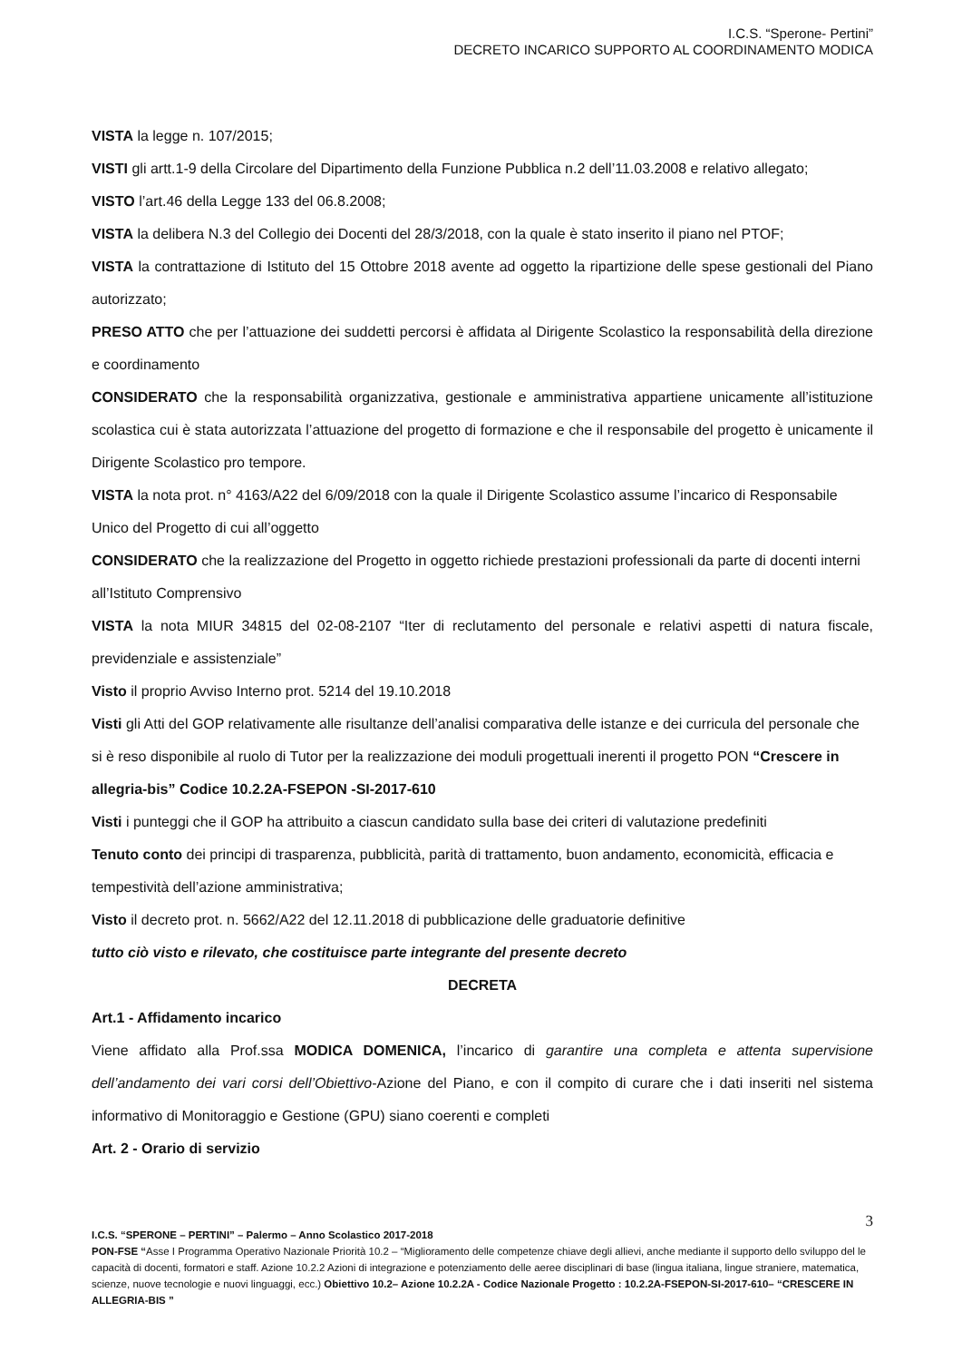I.C.S. “Sperone- Pertini”
DECRETO INCARICO SUPPORTO AL COORDINAMENTO MODICA
VISTA la legge n. 107/2015;
VISTI gli artt.1-9 della Circolare del Dipartimento della Funzione Pubblica n.2 dell’11.03.2008 e relativo allegato;
VISTO l’art.46 della Legge 133 del 06.8.2008;
VISTA la delibera N.3 del Collegio dei Docenti del 28/3/2018, con la quale è stato inserito il piano nel PTOF;
VISTA la contrattazione di Istituto del 15 Ottobre 2018 avente ad oggetto la ripartizione delle spese gestionali del Piano autorizzato;
PRESO ATTO che per l’attuazione dei suddetti percorsi è affidata al Dirigente Scolastico la responsabilità della direzione e coordinamento
CONSIDERATO che la responsabilità organizzativa, gestionale e amministrativa appartiene unicamente all’istituzione scolastica cui è stata autorizzata l’attuazione del progetto di formazione e che il responsabile del progetto è unicamente il Dirigente Scolastico pro tempore.
VISTA la nota prot. n° 4163/A22 del 6/09/2018 con la quale il Dirigente Scolastico assume l’incarico di Responsabile Unico del Progetto di cui all’oggetto
CONSIDERATO che la realizzazione del Progetto in oggetto richiede prestazioni professionali da parte di docenti interni all’Istituto Comprensivo
VISTA la nota MIUR 34815 del 02-08-2107 “Iter di reclutamento del personale e relativi aspetti di natura fiscale, previdenziale e assistenziale”
Visto il proprio Avviso Interno prot. 5214 del 19.10.2018
Visti gli Atti del GOP relativamente alle risultanze dell’analisi comparativa delle istanze e dei curricula del personale che si è reso disponibile al ruolo di Tutor per la realizzazione dei moduli progettuali inerenti il progetto PON “Crescere in allegria-bis” Codice 10.2.2A-FSEPON -SI-2017-610
Visti i punteggi che il GOP ha attribuito a ciascun candidato sulla base dei criteri di valutazione predefiniti
Tenuto conto dei principi di trasparenza, pubblicità, parità di trattamento, buon andamento, economicità, efficacia e tempestività dell’azione amministrativa;
Visto il decreto prot. n. 5662/A22 del 12.11.2018 di pubblicazione delle graduatorie definitive
tutto ciò visto e rilevato, che costituisce parte integrante del presente decreto
DECRETA
Art.1 - Affidamento incarico
Viene affidato alla Prof.ssa MODICA DOMENICA, l’incarico di garantire una completa e attenta supervisione dell’andamento dei vari corsi dell’Obiettivo-Azione del Piano, e con il compito di curare che i dati inseriti nel sistema informativo di Monitoraggio e Gestione (GPU) siano coerenti e completi
Art. 2 - Orario di servizio
3
I.C.S. “SPERONE – PERTINI” – Palermo – Anno Scolastico 2017-2018
PON-FSE “Asse I Programma Operativo Nazionale Priorità 10.2 – “Miglioramento delle competenze chiave degli allievi, anche mediante il supporto dello sviluppo del le capacità di docenti, formatori e staff. Azione 10.2.2 Azioni di integrazione e potenziamento delle aeree disciplinari di base (lingua italiana, lingue straniere, matematica, scienze, nuove tecnologie e nuovi linguaggi, ecc.) Obiettivo 10.2– Azione 10.2.2A - Codice Nazionale Progetto : 10.2.2A-FSEPON-SI-2017-610– “CRESCERE IN ALLEGRIA-BIS ”